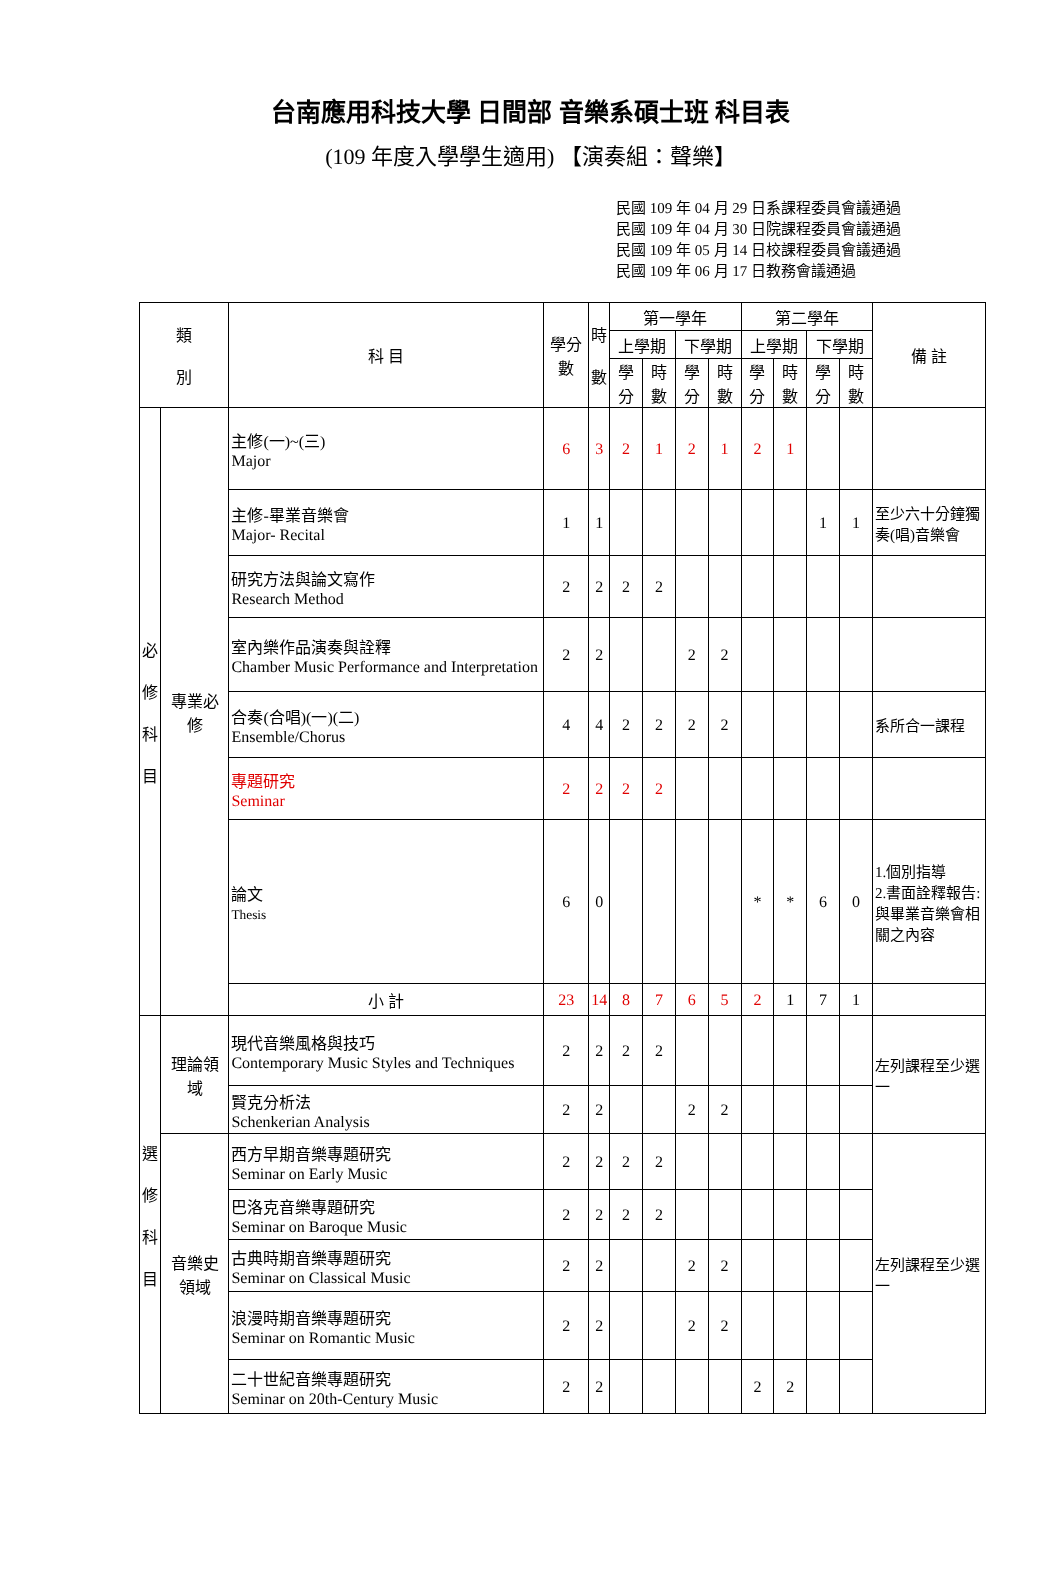台南應用科技大學 日間部 音樂系碩士班 科目表
(109 年度入學學生適用) 【演奏組：聲樂】
民國 109 年 04 月 29 日系課程委員會議通過
民國 109 年 04 月 30 日院課程委員會議通過
民國 109 年 05 月 14 日校課程委員會議通過
民國 109 年 06 月 17 日教務會議通過
| 類 別 | | 科 目 | 學分數 | 時 數 | 第一學年 | | | | 第二學年 | | | | 備 註 |
| --- | --- | --- | --- | --- | --- | --- | --- | --- | --- | --- | --- | --- | --- |
| | | | | | 上學期 | | 下學期 | | 上學期 | | 下學期 | | |
| | | | | | 學分 | 時數 | 學分 | 時數 | 學分 | 時數 | 學分 | 時數 | |
| 必 修 科 目 | 專業必修 | 主修(一)~(三) Major | 6 | 3 | 2 | 1 | 2 | 1 | 2 | 1 | | | |
| | | 主修-畢業音樂會 Major- Recital | 1 | 1 | | | | | | | 1 | 1 | 至少六十分鐘獨奏(唱)音樂會 |
| | | 研究方法與論文寫作 Research Method | 2 | 2 | 2 | 2 | | | | | | | |
| | | 室內樂作品演奏與詮釋 Chamber Music Performance and Interpretation | 2 | 2 | | | 2 | 2 | | | | | |
| | | 合奏(合唱)(一)(二) Ensemble/Chorus | 4 | 4 | 2 | 2 | 2 | 2 | | | | | 系所合一課程 |
| | | 專題研究 Seminar | 2 | 2 | 2 | 2 | | | | | | | |
| | | 論文 Thesis | 6 | 0 | | | | | * | * | 6 | 0 | 1.個別指導 2.書面詮釋報告:與畢業音樂會相關之內容 |
| | | 小 計 | 23 | 14 | 8 | 7 | 6 | 5 | 2 | 1 | 7 | 1 | |
| 選 修 科 目 | 理論領域 | 現代音樂風格與技巧 Contemporary Music Styles and Techniques | 2 | 2 | 2 | 2 | | | | | | | 左列課程至少選一 |
| | | 賢克分析法 Schenkerian Analysis | 2 | 2 | | | 2 | 2 | | | | | |
| | 音樂史領域 | 西方早期音樂專題研究 Seminar on Early Music | 2 | 2 | 2 | 2 | | | | | | | 左列課程至少選一 |
| | | 巴洛克音樂專題研究 Seminar on Baroque Music | 2 | 2 | 2 | 2 | | | | | | | |
| | | 古典時期音樂專題研究 Seminar on Classical Music | 2 | 2 | | | 2 | 2 | | | | | |
| | | 浪漫時期音樂專題研究 Seminar on Romantic Music | 2 | 2 | | | 2 | 2 | | | | | |
| | | 二十世紀音樂專題研究 Seminar on 20th-Century Music | 2 | 2 | | | | | 2 | 2 | | | |